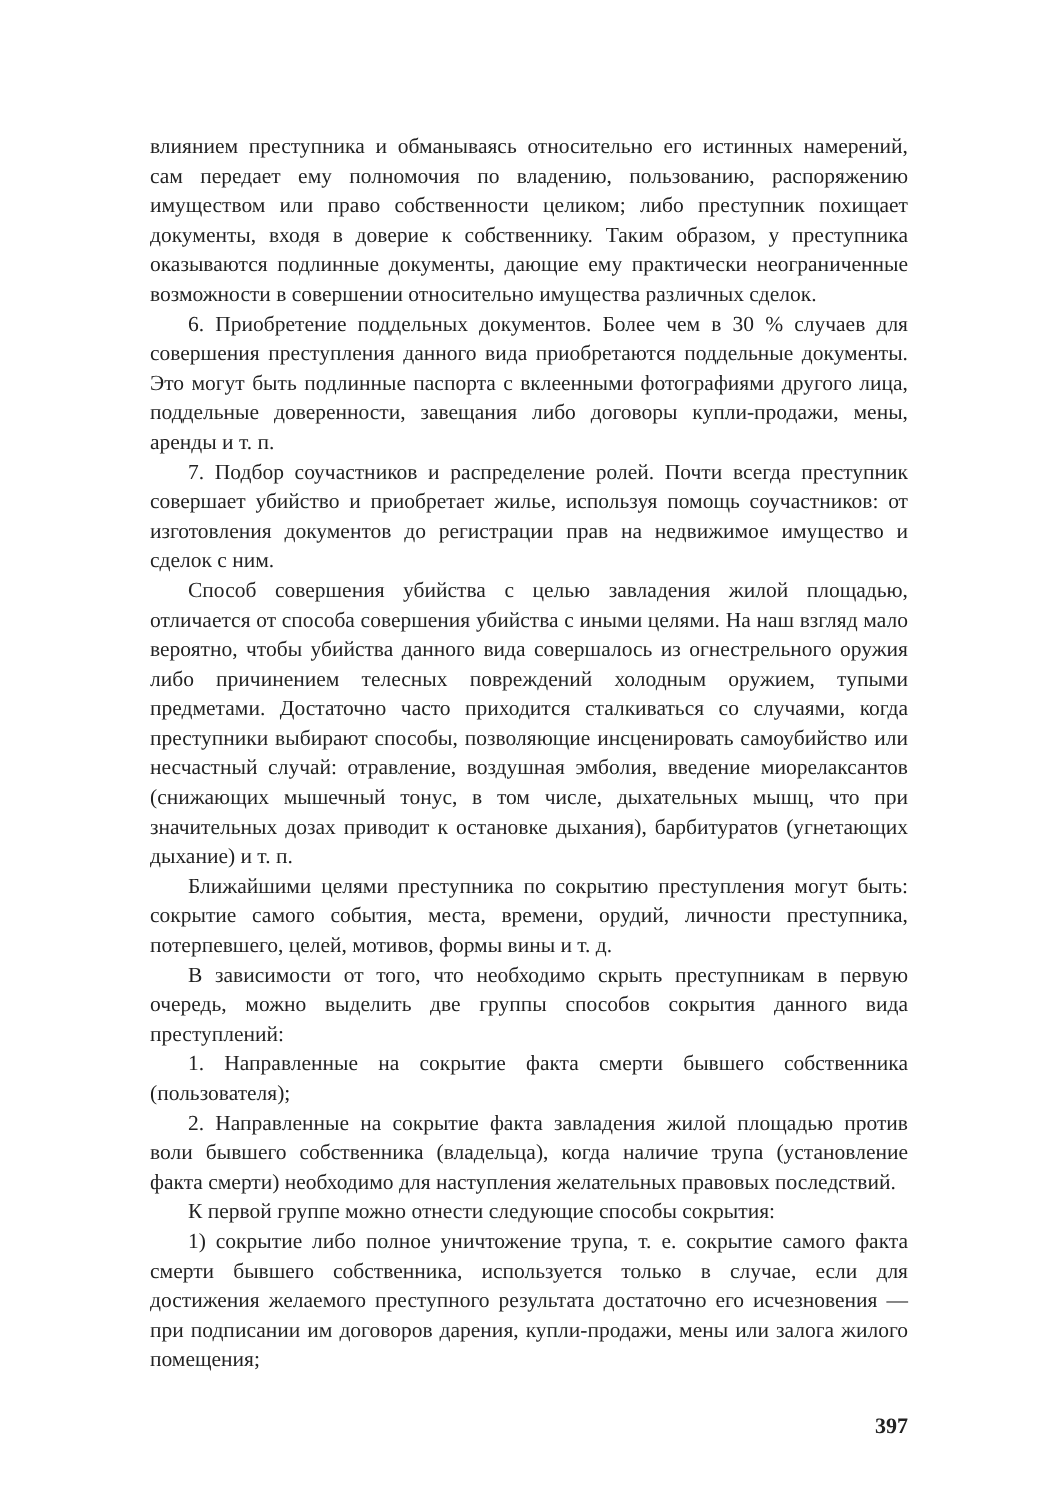влиянием преступника и обманываясь относительно его истинных намерений, сам передает ему полномочия по владению, пользованию, распоряжению имуществом или право собственности целиком; либо преступник похищает документы, входя в доверие к собственнику. Таким образом, у преступника оказываются подлинные документы, дающие ему практически неограниченные возможности в совершении относительно имущества различных сделок.
6. Приобретение поддельных документов. Более чем в 30 % случаев для совершения преступления данного вида приобретаются поддельные документы. Это могут быть подлинные паспорта с вклеенными фотографиями другого лица, поддельные доверенности, завещания либо договоры купли-продажи, мены, аренды и т. п.
7. Подбор соучастников и распределение ролей. Почти всегда преступник совершает убийство и приобретает жилье, используя помощь соучастников: от изготовления документов до регистрации прав на недвижимое имущество и сделок с ним.
Способ совершения убийства с целью завладения жилой площадью, отличается от способа совершения убийства с иными целями. На наш взгляд мало вероятно, чтобы убийства данного вида совершалось из огнестрельного оружия либо причинением телесных повреждений холодным оружием, тупыми предметами. Достаточно часто приходится сталкиваться со случаями, когда преступники выбирают способы, позволяющие инсценировать самоубийство или несчастный случай: отравление, воздушная эмболия, введение миорелаксантов (снижающих мышечный тонус, в том числе, дыхательных мышц, что при значительных дозах приводит к остановке дыхания), барбитуратов (угнетающих дыхание) и т. п.
Ближайшими целями преступника по сокрытию преступления могут быть: сокрытие самого события, места, времени, орудий, личности преступника, потерпевшего, целей, мотивов, формы вины и т. д.
В зависимости от того, что необходимо скрыть преступникам в первую очередь, можно выделить две группы способов сокрытия данного вида преступлений:
1. Направленные на сокрытие факта смерти бывшего собственника (пользователя);
2. Направленные на сокрытие факта завладения жилой площадью против воли бывшего собственника (владельца), когда наличие трупа (установление факта смерти) необходимо для наступления желательных правовых последствий.
К первой группе можно отнести следующие способы сокрытия:
1) сокрытие либо полное уничтожение трупа, т. е. сокрытие самого факта смерти бывшего собственника, используется только в случае, если для достижения желаемого преступного результата достаточно его исчезновения — при подписании им договоров дарения, купли-продажи, мены или залога жилого помещения;
397